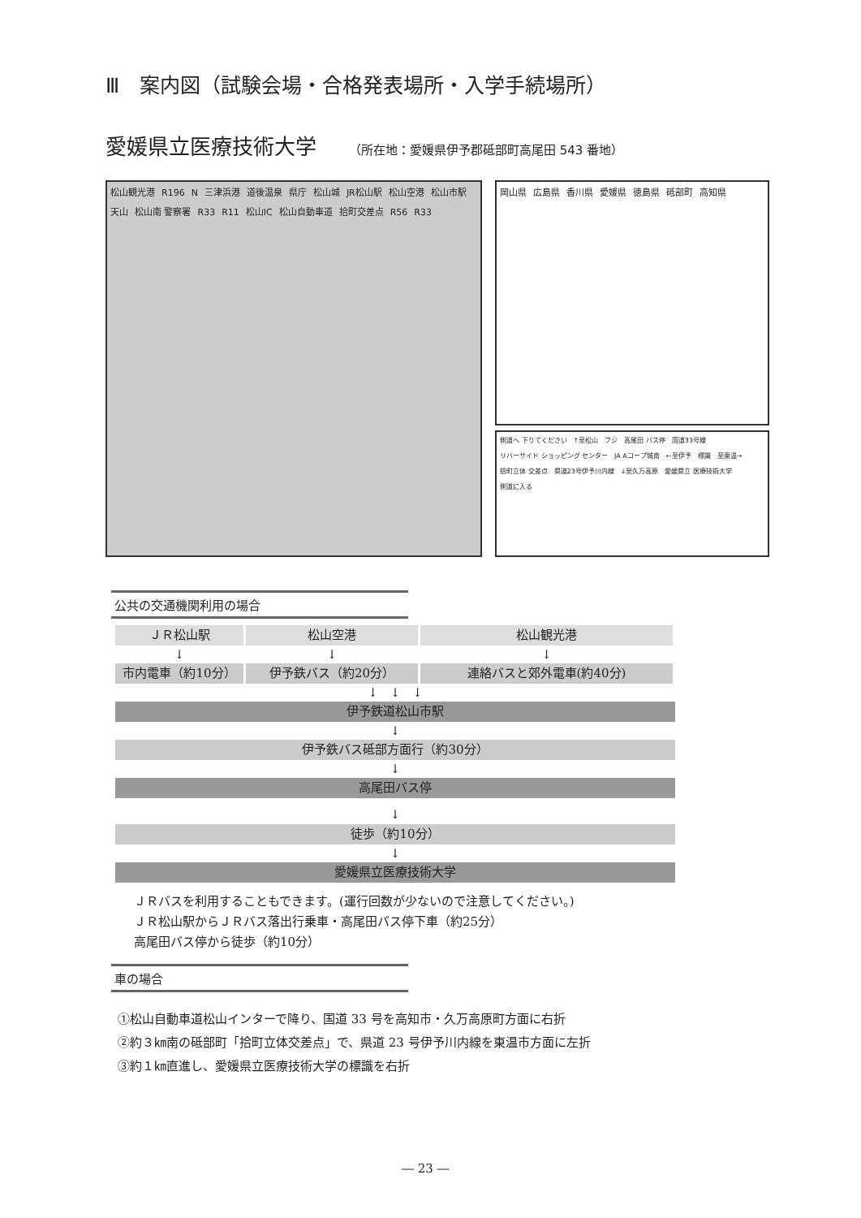Ⅲ　案内図（試験会場・合格発表場所・入学手続場所）
愛媛県立医療技術大学 （所在地：愛媛県伊予郡砥部町高尾田 543 番地）
松山観光港 R196 N 三津浜港 道後温泉 県庁 松山城 JR松山駅 松山空港 松山市駅 天山 松山南 警察署 R33 R11 松山IC 松山自動車道 拾町交差点 R56 R33
岡山県 広島県 香川県 愛媛県 徳島県 砥部町 高知県
側道へ 下りてください ↑至松山 フジ 高尾田 バス停 国道33号線 リバーサイド ショッピング センター JA Aコープ城南 ←至伊予 標識 至東温→ 拾町立体 交差点 県道23号伊予川内線 ↓至久万高原 愛媛県立 医療技術大学 側道に入る
公共の交通機関利用の場合
ＪＲ松山駅 松山空港 松山観光港
↓ ↓ ↓
市内電車（約10分） 伊予鉄バス（約20分） 連絡バスと郊外電車(約40分)
↓　↓　↓
伊予鉄道松山市駅
↓
伊予鉄バス砥部方面行（約30分）
↓
高尾田バス停
↓
徒歩（約10分）
↓
愛媛県立医療技術大学
ＪＲバスを利用することもできます。(運行回数が少ないので注意してください。)
ＪＲ松山駅からＪＲバス落出行乗車・高尾田バス停下車（約25分）
高尾田バス停から徒歩（約10分）
車の場合
①松山自動車道松山インターで降り、国道 33 号を高知市・久万高原町方面に右折
②約３㎞南の砥部町「拾町立体交差点」で、県道 23 号伊予川内線を東温市方面に左折
③約１㎞直進し、愛媛県立医療技術大学の標識を右折
― 23 ―